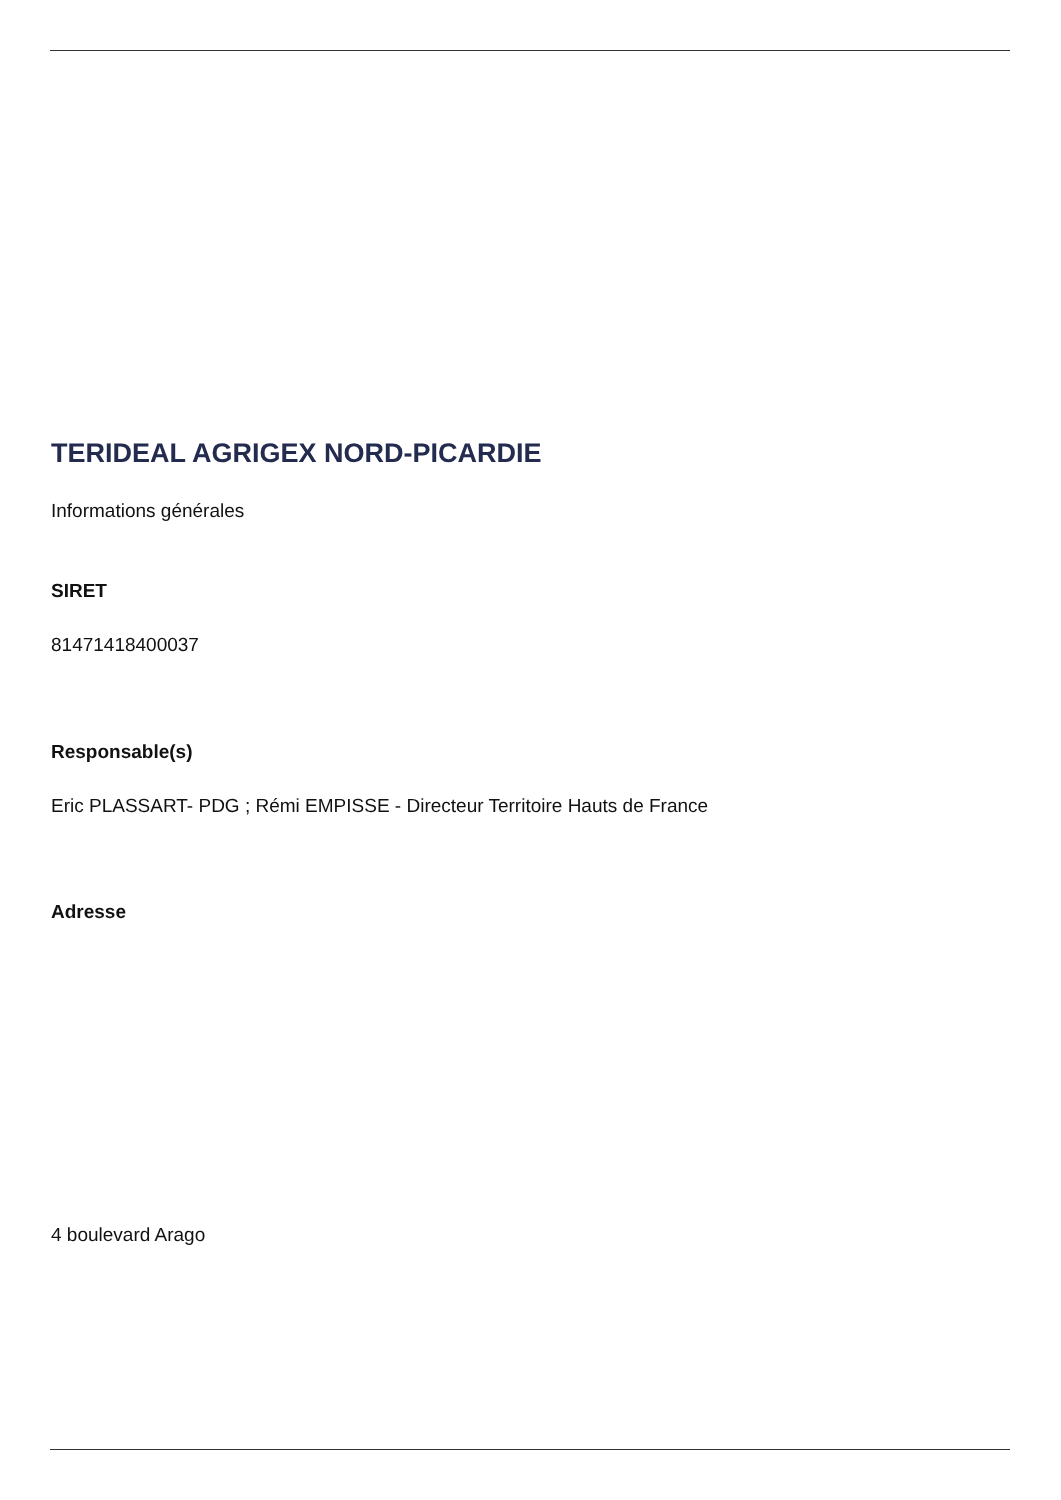TERIDEAL AGRIGEX NORD-PICARDIE
Informations générales
SIRET
81471418400037
Responsable(s)
Eric PLASSART- PDG ; Rémi EMPISSE - Directeur Territoire Hauts de France
Adresse
4 boulevard Arago